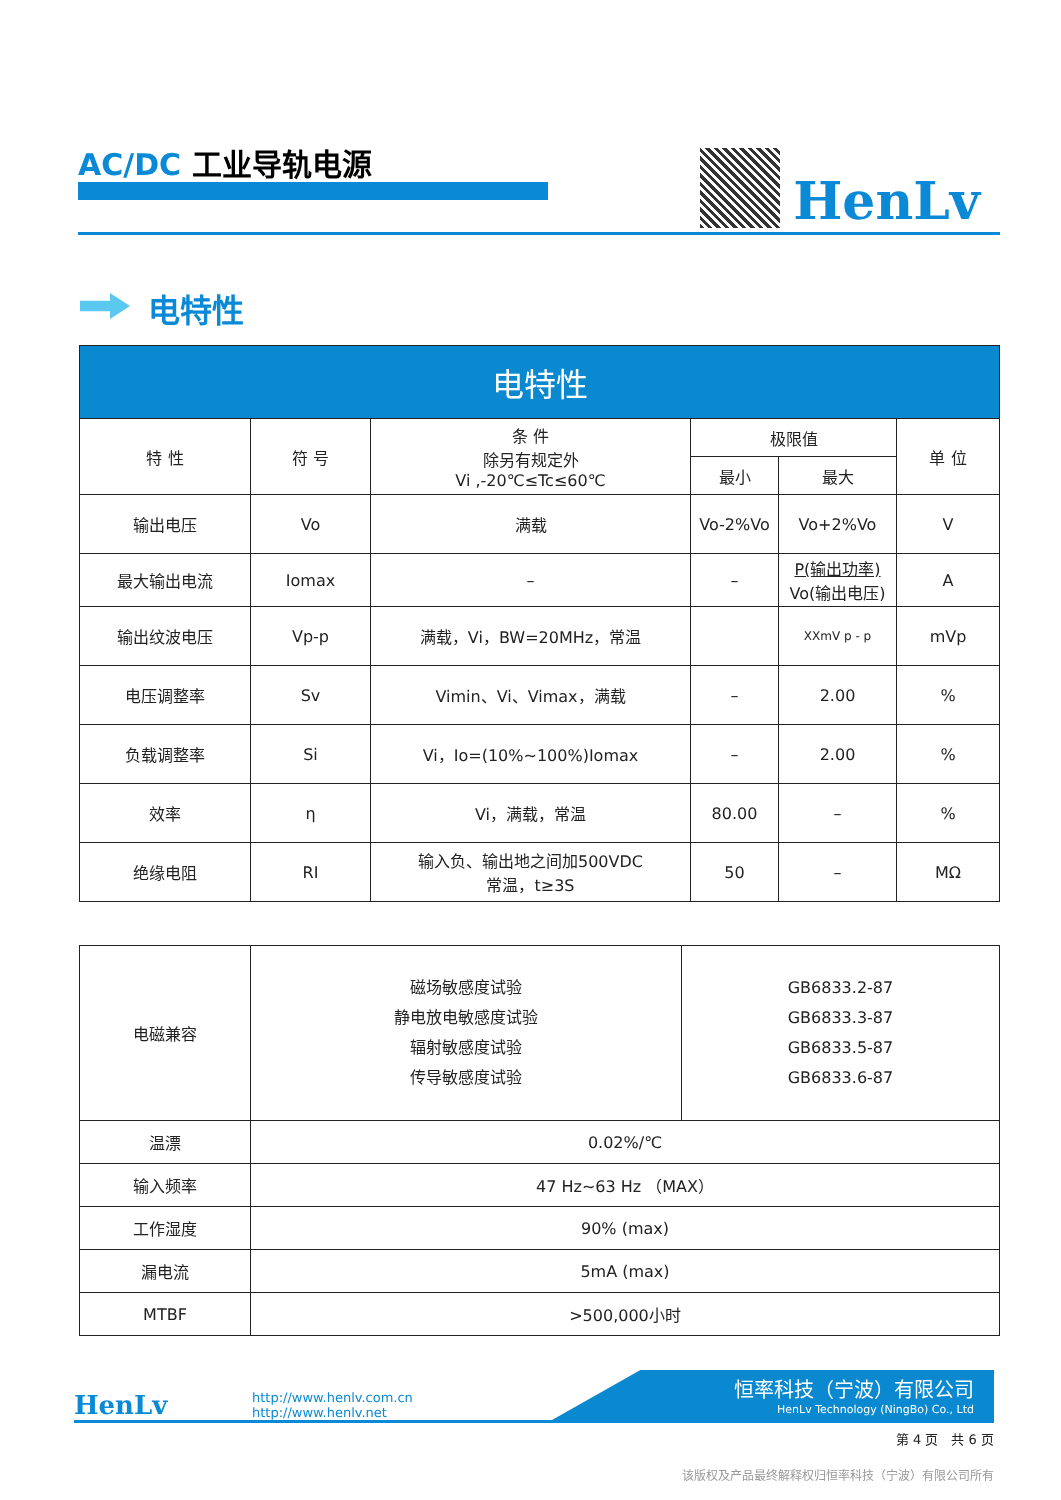AC/DC 工业导轨电源
HenLv
电特性
| 电特性 | | | | | |
| --- | --- | --- | --- | --- | --- |
| 特 性 | 符 号 | 条 件 除另有规定外 Vi ,-20℃≤Tc≤60℃ | 极限值 | | 单 位 |
| | | | 最小 | 最大 | |
| 输出电压 | Vo | 满载 | Vo-2%Vo | Vo+2%Vo | V |
| 最大输出电流 | Iomax | – | – | P(输出功率) Vo(输出电压) | A |
| 输出纹波电压 | Vp-p | 满载，Vi，BW=20MHz，常温 | | XXmV p - p | mVp |
| 电压调整率 | Sv | Vimin、Vi、Vimax，满载 | – | 2.00 | % |
| 负载调整率 | Si | Vi，Io=(10%~100%)Iomax | – | 2.00 | % |
| 效率 | η | Vi，满载，常温 | 80.00 | – | % |
| 绝缘电阻 | RI | 输入负、输出地之间加500VDC 常温，t≥3S | 50 | – | MΩ |
| 电磁兼容 | 磁场敏感度试验 静电放电敏感度试验 辐射敏感度试验 传导敏感度试验 | GB6833.2-87 GB6833.3-87 GB6833.5-87 GB6833.6-87 |
| 温漂 | 0.02%/℃ | |
| 输入频率 | 47 Hz~63 Hz （MAX） | |
| 工作湿度 | 90% (max) | |
| 漏电流 | 5mA (max) | |
| MTBF | >500,000小时 | |
HenLv
http://www.henlv.com.cn
http://www.henlv.net
恒率科技（宁波）有限公司
HenLv Technology (NingBo) Co., Ltd
第 4 页　共 6 页
该版权及产品最终解释权归恒率科技（宁波）有限公司所有